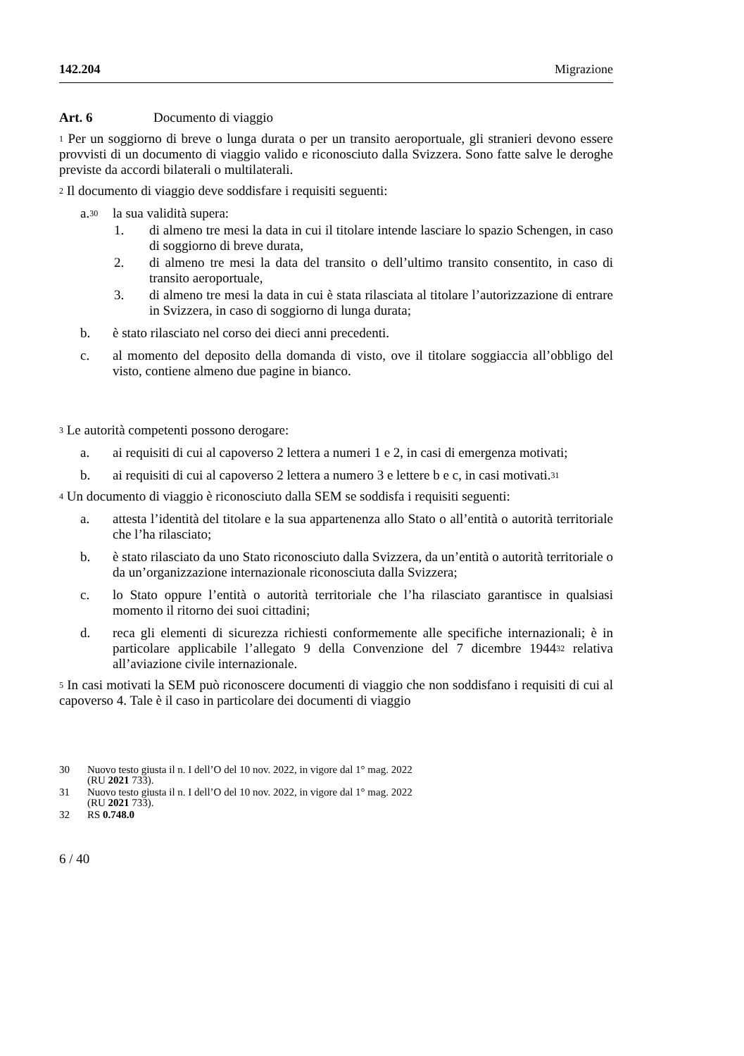142.204 Migrazione
Art. 6 Documento di viaggio
<sup>1</sup> Per un soggiorno di breve o lunga durata o per un transito aeroportuale, gli stranieri devono essere provvisti di un documento di viaggio valido e riconosciuto dalla Svizzera. Sono fatte salve le deroghe previste da accordi bilaterali o multilaterali.
<sup>2</sup> Il documento di viaggio deve soddisfare i requisiti seguenti:
a.<sup>30</sup> la sua validità supera:
1. di almeno tre mesi la data in cui il titolare intende lasciare lo spazio Schengen, in caso di soggiorno di breve durata,
2. di almeno tre mesi la data del transito o dell’ultimo transito consentito, in caso di transito aeroportuale,
3. di almeno tre mesi la data in cui è stata rilasciata al titolare l’autorizzazione di entrare in Svizzera, in caso di soggiorno di lunga durata;
b. è stato rilasciato nel corso dei dieci anni precedenti.
c. al momento del deposito della domanda di visto, ove il titolare soggiaccia all’obbligo del visto, contiene almeno due pagine in bianco.
<sup>3</sup> Le autorità competenti possono derogare:
a. ai requisiti di cui al capoverso 2 lettera a numeri 1 e 2, in casi di emergenza motivati;
b. ai requisiti di cui al capoverso 2 lettera a numero 3 e lettere b e c, in casi motivati.<sup>31</sup>
<sup>4</sup> Un documento di viaggio è riconosciuto dalla SEM se soddisfa i requisiti seguenti:
a. attesta l’identità del titolare e la sua appartenenza allo Stato o all’entità o autorità territoriale che l’ha rilasciato;
b. è stato rilasciato da uno Stato riconosciuto dalla Svizzera, da un’entità o autorità territoriale o da un’organizzazione internazionale riconosciuta dalla Svizzera;
c. lo Stato oppure l’entità o autorità territoriale che l’ha rilasciato garantisce in qualsiasi momento il ritorno dei suoi cittadini;
d. reca gli elementi di sicurezza richiesti conformemente alle specifiche internazionali; è in particolare applicabile l’allegato 9 della Convenzione del 7 dicembre 1944<sup>32</sup> relativa all’aviazione civile internazionale.
<sup>5</sup> In casi motivati la SEM può riconoscere documenti di viaggio che non soddisfano i requisiti di cui al capoverso 4. Tale è il caso in particolare dei documenti di viaggio
30 Nuovo testo giusta il n. I dell’O del 10 nov. 2022, in vigore dal 1° mag. 2022
(RU 2021 733).
31 Nuovo testo giusta il n. I dell’O del 10 nov. 2022, in vigore dal 1° mag. 2022
(RU 2021 733).
32 RS 0.748.0
6 / 40